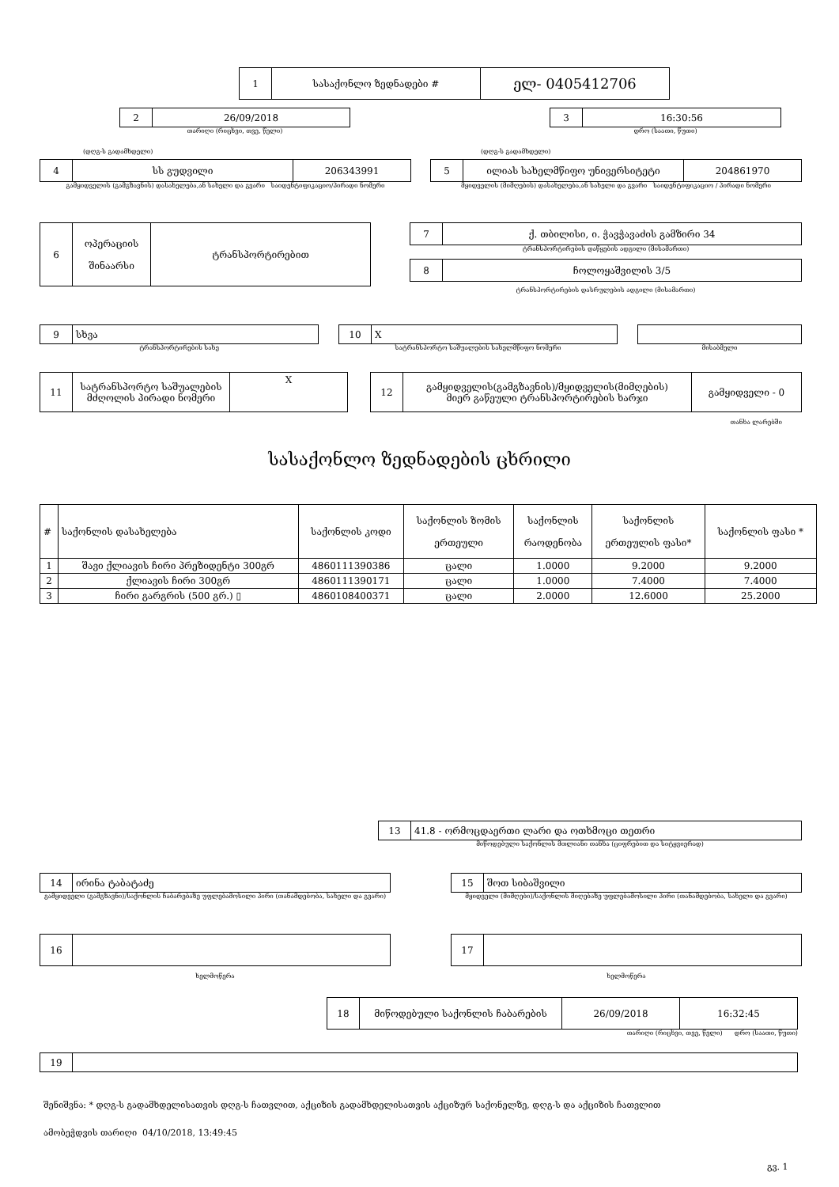| 1 | სასაქონლო ზედნადები # | ელ- 0405412706 |
| 2 | 26/09/2018 |
თარიღი (რიცხვი, თვე, წელი)
| 3 | 16:30:56 |
დრო (საათი, წუთი)
(დღგ-ს გადამხდელი) (დღგ-ს გადამხდელი)
| 4 | სს გუდვილი | 206343991 |
გამყიდველის (გამგზავნის) დასახელება,ან სახელი და გვარი საიდენტიფიკაციო/პირადი ნომერი
| 5 | ილიას სახელმწიფო უნივერსიტეტი | 204861970 |
მყიდველის (მიმღების) დასახელება,ან სახელი და გვარი საიდენტიფიკაციო / პირადი ნომერი
| 6 | ოპერაციის შინაარსი | ტრანსპორტირებით |
| 7 | ქ. თბილისი, ი. ჭავჭავაძის გამზირი 34 |
ტრანსპორტირების დაწყების ადგილი (მისამართი)
| 8 | ჩოლოყაშვილის 3/5 |
ტრანსპორტირების დასრულების ადგილი (მისამართი)
| 9 | სხვა |
ტრანსპორტირების სახე
| 10 | X |
სატრანსპორტო საშუალების სახელმწიფო ნომერი
მისაბმელი
| 11 | სატრანსპორტო საშუალების მძღოლის პირადი ნომერი | X |
| 12 | გამყიდველის(გამგზავნის)/მყიდველის(მიმღების) მიერ გაწეული ტრანსპორტირების ხარჯი | გამყიდველი - 0 |
თანხა ლარებში
სასაქონლო ზედნადების ცხრილი
| # | საქონლის დასახელება | საქონლის კოდი | საქონლის ზომის ერთეული | საქონლის რაოდენობა | საქონლის ერთეულის ფასი* | საქონლის ფასი * |
| 1 | შავი ქლიავის ჩირი პრეზიდენტი 300გრ | 4860111390386 | ცალი | 1.0000 | 9.2000 | 9.2000 |
| 2 | ქლიავის ჩირი 300გრ | 4860111390171 | ცალი | 1.0000 | 7.4000 | 7.4000 |
| 3 | ჩირი გარგრის (500 გრ.) ▯ | 4860108400371 | ცალი | 2.0000 | 12.6000 | 25.2000 |
| 13 | 41.8 - ორმოცდაერთი ლარი და ოთხმოცი თეთრი |
მიწოდებული საქონლის მთლიანი თანხა (ციფრებით და სიტყვიერად)
| 14 | ირინა ტაბატაძე |
გამყიდველი (გამგზავნი)/საქონლის ჩაბარებაზე უფლებამოსილი პირი (თანამდებობა, სახელი და გვარი)
| 15 | შოთ სიბაშვილი |
მყიდველი (მიმღები)/საქონლის მიღებაზე უფლებამოსილი პირი (თანამდებობა, სახელი და გვარი)
| 16 | |
ხელმოწერა
| 17 | |
ხელმოწერა
| 18 | მიწოდებული საქონლის ჩაბარების | 26/09/2018 | 16:32:45 |
თარიღი (რიცხვი, თვე, წელი) დრო (საათი, წუთი)
| 19 | |
შენიშვნა: * დღგ-ს გადამხდელისათვის დღგ-ს ჩათვლით, აქციზის გადამხდელისათვის აქციზურ საქონელზე, დღგ-ს და აქციზის ჩათვლით
ამობეჭდვის თარიღი 04/10/2018, 13:49:45
გვ. 1